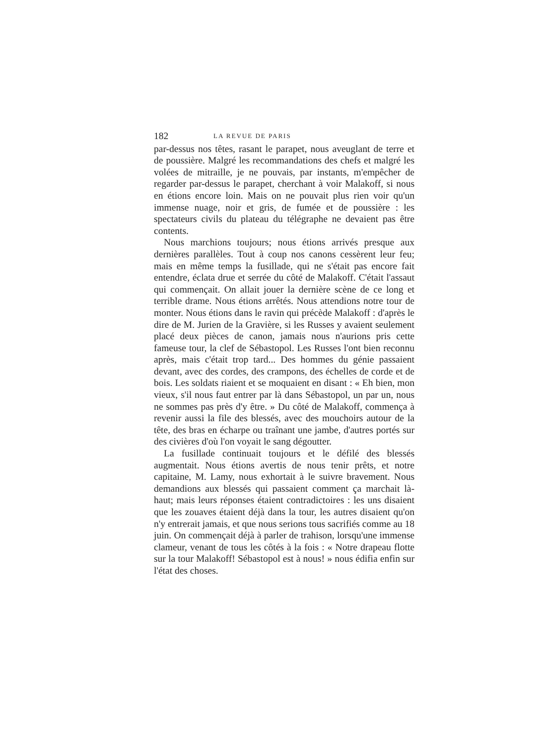182 LA REVUE DE PARIS
par-dessus nos têtes, rasant le parapet, nous aveuglant de terre et de poussière. Malgré les recommandations des chefs et malgré les volées de mitraille, je ne pouvais, par instants, m'empêcher de regarder par-dessus le parapet, cherchant à voir Malakoff, si nous en étions encore loin. Mais on ne pouvait plus rien voir qu'un immense nuage, noir et gris, de fumée et de poussière : les spectateurs civils du plateau du télégraphe ne devaient pas être contents.
Nous marchions toujours; nous étions arrivés presque aux dernières parallèles. Tout à coup nos canons cessèrent leur feu; mais en même temps la fusillade, qui ne s'était pas encore fait entendre, éclata drue et serrée du côté de Malakoff. C'était l'assaut qui commençait. On allait jouer la dernière scène de ce long et terrible drame. Nous étions arrêtés. Nous attendions notre tour de monter. Nous étions dans le ravin qui précède Malakoff : d'après le dire de M. Jurien de la Gravière, si les Russes y avaient seulement placé deux pièces de canon, jamais nous n'aurions pris cette fameuse tour, la clef de Sébastopol. Les Russes l'ont bien reconnu après, mais c'était trop tard... Des hommes du génie passaient devant, avec des cordes, des crampons, des échelles de corde et de bois. Les soldats riaient et se moquaient en disant : « Eh bien, mon vieux, s'il nous faut entrer par là dans Sébastopol, un par un, nous ne sommes pas près d'y être. » Du côté de Malakoff, commença à revenir aussi la file des blessés, avec des mouchoirs autour de la tête, des bras en écharpe ou traînant une jambe, d'autres portés sur des civières d'où l'on voyait le sang dégoutter.
La fusillade continuait toujours et le défilé des blessés augmentait. Nous étions avertis de nous tenir prêts, et notre capitaine, M. Lamy, nous exhortait à le suivre bravement. Nous demandions aux blessés qui passaient comment ça marchait là-haut; mais leurs réponses étaient contradictoires : les uns disaient que les zouaves étaient déjà dans la tour, les autres disaient qu'on n'y entrerait jamais, et que nous serions tous sacrifiés comme au 18 juin. On commençait déjà à parler de trahison, lorsqu'une immense clameur, venant de tous les côtés à la fois : « Notre drapeau flotte sur la tour Malakoff! Sébastopol est à nous! » nous édifia enfin sur l'état des choses.